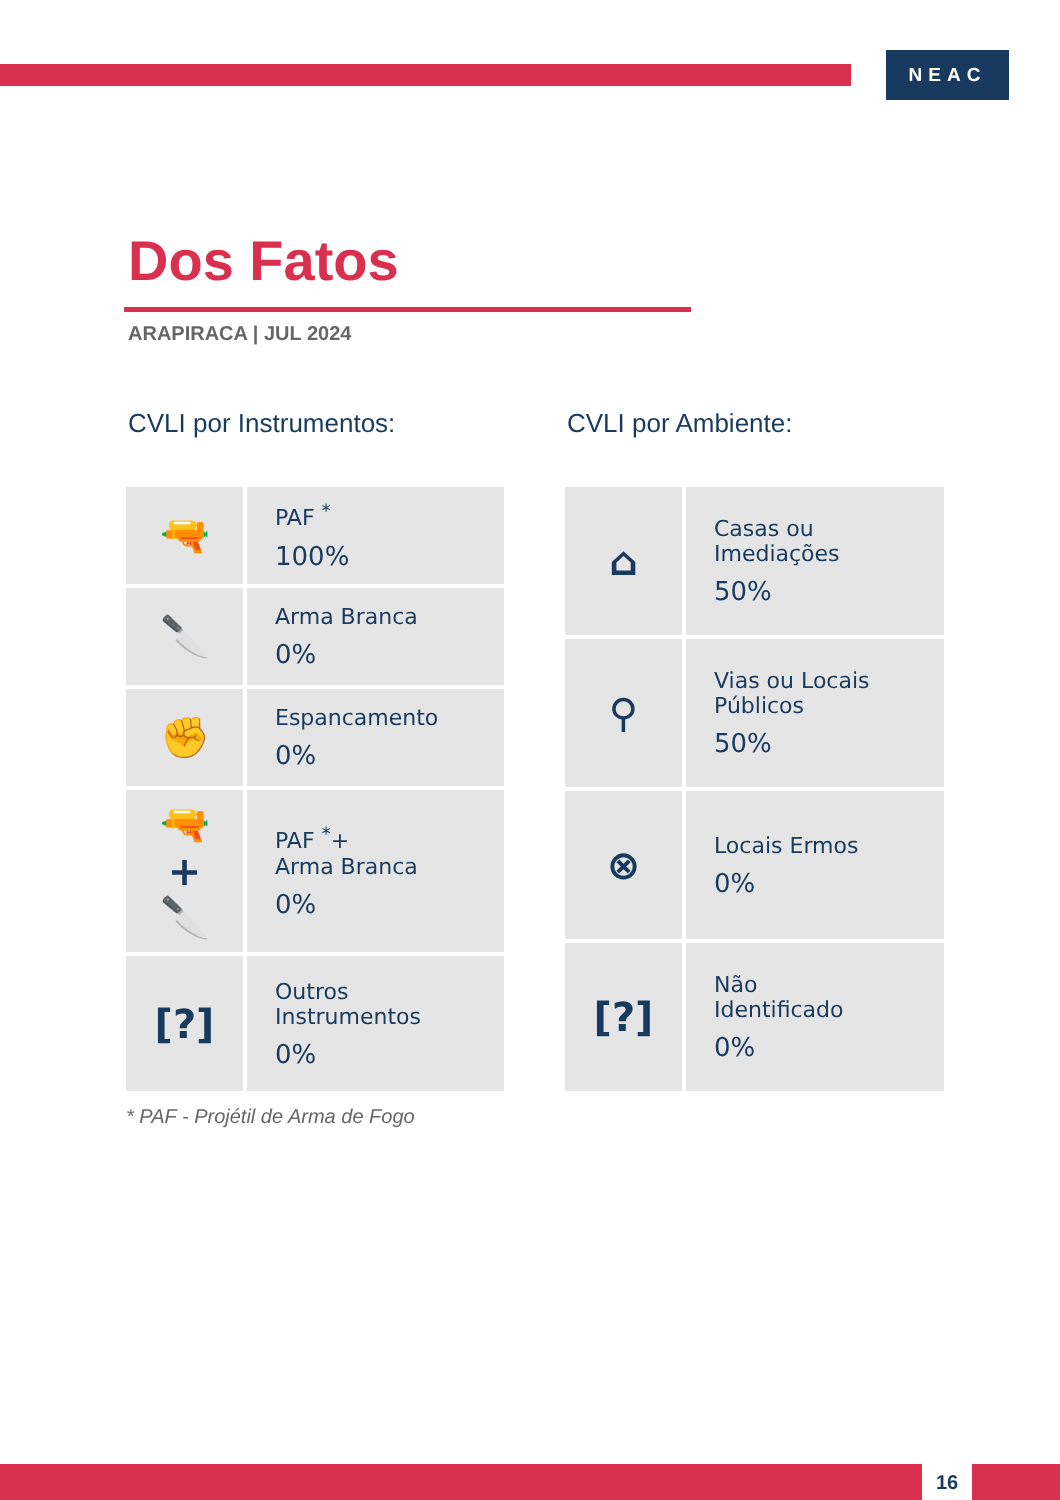NEAC
Dos Fatos
ARAPIRACA | JUL 2024
CVLI por Instrumentos:
| 🔫 | PAF <sup>*</sup> 100% |
| 🔪 | Arma Branca 0% |
| ✊ | Espancamento 0% |
| 🔫 + 🔪 | PAF <sup>*</sup>+ Arma Branca 0% |
| [?] | Outros Instrumentos 0% |
* PAF - Projétil de Arma de Fogo
CVLI por Ambiente:
| ⌂ | Casas ou Imediações 50% |
| ⚲ | Vias ou Locais Públicos 50% |
| ⊗ | Locais Ermos 0% |
| [?] | Não Identificado 0% |
16